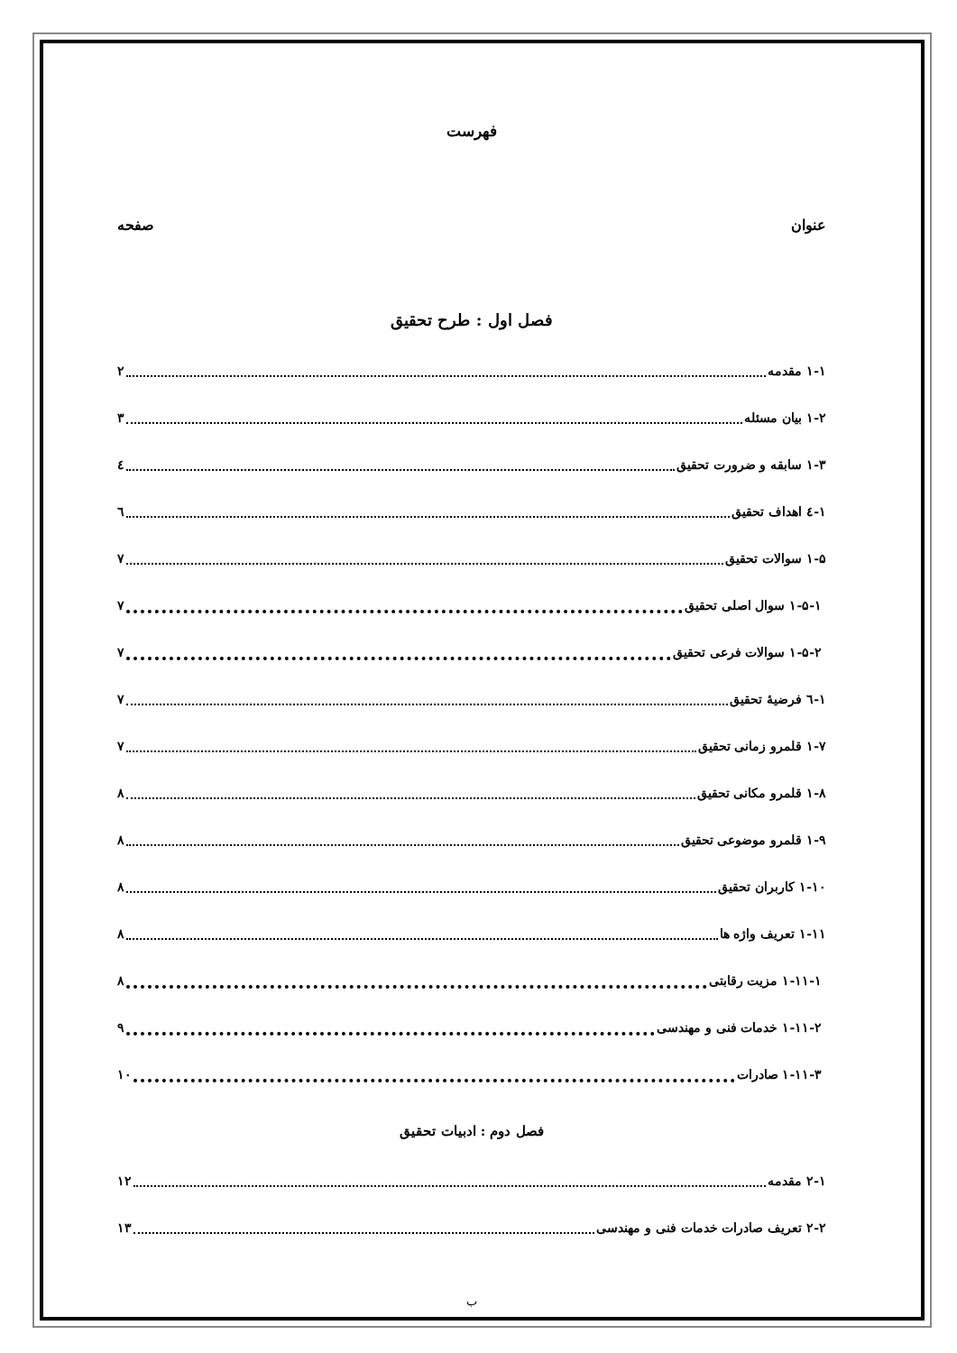فهرست
عنوان صفحه
فصل اول : طرح تحقیق
۱-۱ مقدمه ۲
۱-۲ بیان مسئله ۳
۱-۳ سابقه و ضرورت تحقیق ٤
۱-٤ اهداف تحقیق ٦
۱-۵ سوالات تحقیق ۷
۱-۵-۱ سوال اصلی تحقیق ۷
۱-۵-۲ سوالات فرعی تحقیق ۷
۱-٦ فرضیهٔ تحقیق ۷
۱-۷ قلمرو زمانی تحقیق ۷
۱-۸ قلمرو مکانی تحقیق ۸
۱-۹ قلمرو موضوعی تحقیق ۸
۱-۱۰ کاربران تحقیق ۸
۱-۱۱ تعریف واژه ها ۸
۱-۱۱-۱ مزیت رقابتی ۸
۱-۱۱-۲ خدمات فنی و مهندسی ۹
۱-۱۱-۳ صادرات ۱۰
فصل دوم : ادبیات تحقیق
۲-۱ مقدمه ۱۲
۲-۲ تعریف صادرات خدمات فنی و مهندسی ۱۳
ب